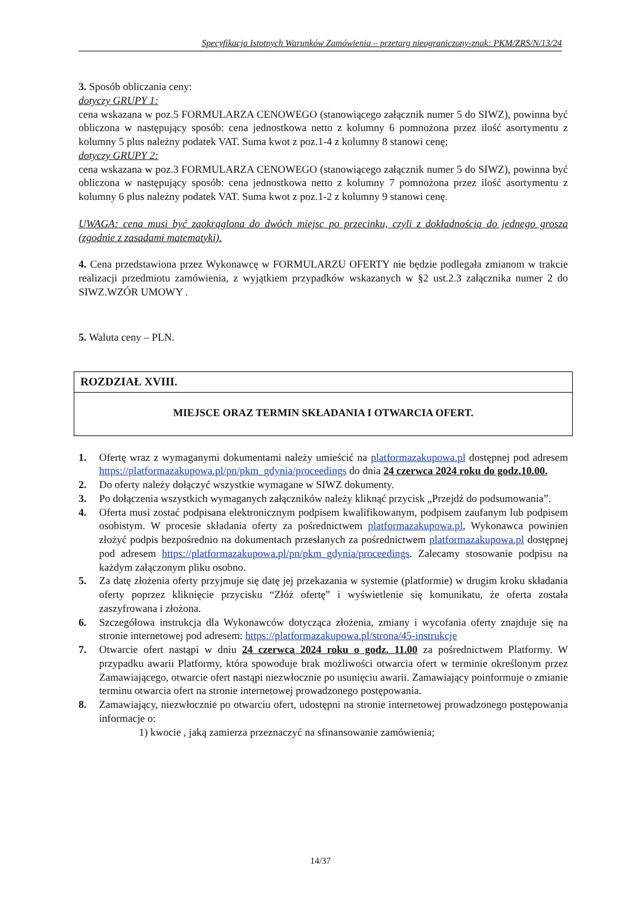Specyfikacja Istotnych Warunków Zamówienia – przetarg nieograniczony-znak: PKM/ZRS/N/13/24
3. Sposób obliczania ceny:
dotyczy GRUPY 1:
cena wskazana w poz.5 FORMULARZA CENOWEGO (stanowiącego załącznik numer 5 do SIWZ), powinna być obliczona w następujący sposób: cena jednostkowa netto z kolumny 6 pomnożona przez ilość asortymentu z kolumny 5 plus należny podatek VAT. Suma kwot z poz.1-4 z kolumny 8 stanowi cenę;
dotyczy GRUPY 2:
cena wskazana w poz.3 FORMULARZA CENOWEGO (stanowiącego załącznik numer 5 do SIWZ), powinna być obliczona w następujący sposób: cena jednostkowa netto z kolumny 7 pomnożona przez ilość asortymentu z kolumny 6 plus należny podatek VAT. Suma kwot z poz.1-2 z kolumny 9 stanowi cenę.
UWAGA: cena musi być zaokrąglona do dwóch miejsc po przecinku, czyli z dokładnością do jednego grosza (zgodnie z zasadami matematyki).
4. Cena przedstawiona przez Wykonawcę w FORMULARZU OFERTY nie będzie podlegała zmianom w trakcie realizacji przedmiotu zamówienia, z wyjątkiem przypadków wskazanych w §2 ust.2.3 załącznika numer 2 do SIWZ.WZÓR UMOWY .
5. Waluta ceny – PLN.
ROZDZIAŁ XVIII.
MIEJSCE ORAZ TERMIN SKŁADANIA I OTWARCIA OFERT.
1. Ofertę wraz z wymaganymi dokumentami należy umieścić na platformazakupowa.pl dostępnej pod adresem https://platformazakupowa.pl/pn/pkm_gdynia/proceedings do dnia 24 czerwca 2024 roku do godz.10.00.
2. Do oferty należy dołączyć wszystkie wymagane w SIWZ dokumenty.
3. Po dołączenia wszystkich wymaganych załączników należy kliknąć przycisk „Przejdź do podsumowania”.
4. Oferta musi zostać podpisana elektronicznym podpisem kwalifikowanym, podpisem zaufanym lub podpisem osobistym. W procesie składania oferty za pośrednictwem platformazakupowa.pl, Wykonawca powinien złożyć podpis bezpośrednio na dokumentach przesłanych za pośrednictwem platformazakupowa.pl dostępnej pod adresem https://platformazakupowa.pl/pn/pkm_gdynia/proceedings. Zalecamy stosowanie podpisu na każdym załączonym pliku osobno.
5. Za datę złożenia oferty przyjmuje się datę jej przekazania w systemie (platformie) w drugim kroku składania oferty poprzez kliknięcie przycisku “Złóż ofertę” i wyświetlenie się komunikatu, że oferta została zaszyfrowana i złożona.
6. Szczegółowa instrukcja dla Wykonawców dotycząca złożenia, zmiany i wycofania oferty znajduje się na stronie internetowej pod adresem: https://platformazakupowa.pl/strona/45-instrukcje
7. Otwarcie ofert nastąpi w dniu 24 czerwca 2024 roku o godz. 11.00 za pośrednictwem Platformy. W przypadku awarii Platformy, która spowoduje brak możliwości otwarcia ofert w terminie określonym przez Zamawiającego, otwarcie ofert nastąpi niezwłocznie po usunięciu awarii. Zamawiający poinformuje o zmianie terminu otwarcia ofert na stronie internetowej prowadzonego postępowania.
8. Zamawiający, niezwłocznie po otwarciu ofert, udostępni na stronie internetowej prowadzonego postępowania informacje o:
1) kwocie , jaką zamierza przeznaczyć na sfinansowanie zamówienia;
14/37